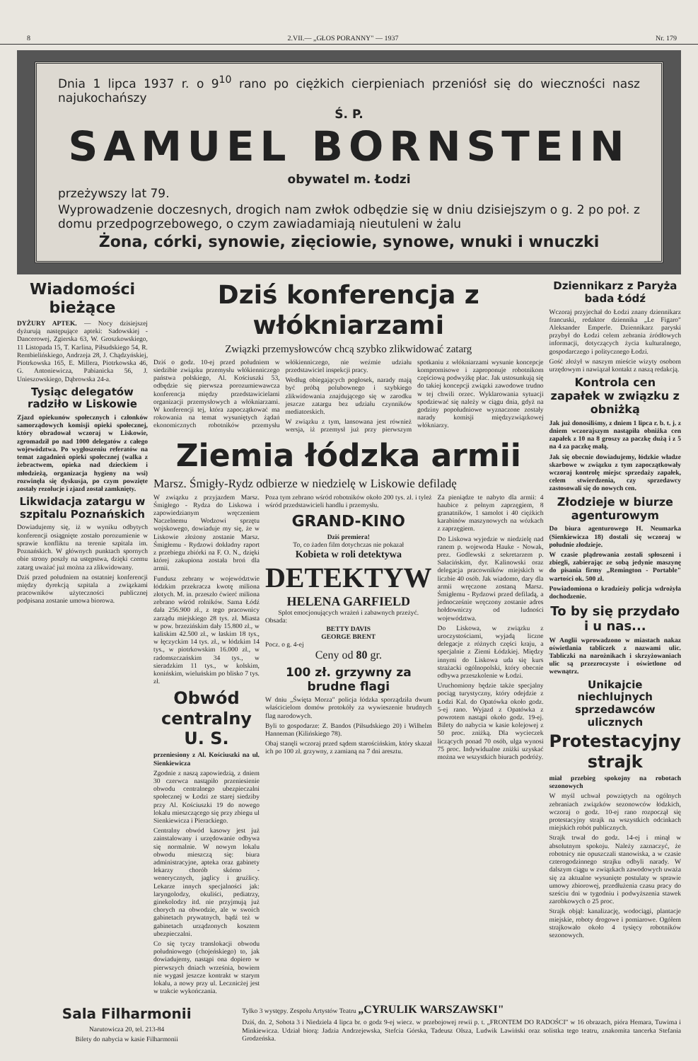8 2.VII.— „GŁOS PORANNY" — 1937 Nr. 179
Dnia 1 lipca 1937 r. o 9<sup>10</sup> rano po ciężkich cierpieniach przeniósł się do wieczności nasz najukochańszy
Ś. P.
SAMUEL BORNSTEIN
obywatel m. Łodzi
przeżywszy lat 79.
Wyprowadzenie doczesnych, drogich nam zwłok odbędzie się w dniu dzisiejszym o g. 2 po poł. z domu przedpogrzebowego, o czym zawiadamiają nieutuleni w żalu
Żona, córki, synowie, zięciowie, synowe, wnuki i wnuczki
Wiadomości bieżące
DYŻURY APTEK. — Nocy dzisiejszej dyżurują następujące apteki: Sadowskiej - Dancerowej, Zgierska 63, W. Groszkowskiego, 11 Listopada 15, T. Karlina, Piłsudskiego 54, R. Rembielińskiego, Andrzeja 28, J. Chądzyńskiej, Piotrkowska 165, E. Millera, Piotrkowska 46, G. Antoniewicza, Pabianicka 56, J. Unieszowskiego, Dąbrowska 24-a.
Tysiąc delegatów radziło w Liskowie
Zjazd opiekunów społecznych i członków samorządowych komisji opieki społecznej, który obradował wczoraj w Liskowie, zgromadził po nad 1000 delegatów z całego województwa. Po wygłoszeniu referatów na temat zagadnień opieki społecznej (walka z żebractwem, opieka nad dzieckiem i młodzieżą, organizacja hygieny na wsi) rozwinęła się dyskusja, po czym powzięte zostały rezolucje i zjazd został zamknięty.
Likwidacja zatargu w szpitalu Poznańskich
Dowiadujemy się, iż w wyniku odbytych konferencji osiągnięte zostało porozumienie w sprawie konfliktu na terenie szpitala im. Poznańskich. W głównych punktach spornych obie strony poszły na ustępstwa, dzięki czemu zatarg uważać już można za zlikwidowany.
Dziś przed południem na ostatniej konferencji między dyrekcją szpitala a związkami pracowników użyteczności publicznej podpisana zostanie umowa biorowa.
Dziś konferencja z włókniarzami
Związki przemysłowców chcą szybko zlikwidować zatarg
Dziś o godz. 10-ej przed południem w siedzibie związku przemysłu włókienniczego państwa polskiego, Al. Kościuszki 53, odbędzie się pierwsza porozumiewawcza konferencja między przedstawicielami organizacji przemysłowych a włókniarzami. W konferencji tej, która zapoczątkować ma rokowania na temat wysuniętych żądań ekonomicznych robotników przemysłu włókienniczego, nie weźmie udziału przedstawiciel inspekcji pracy.
Według obiegających pogłosek, narady mają być próbą polubownego i szybkiego zlikwidowania znajdującego się w zarodku jeszcze zatargu bez udziału czynników mediatorskich.
W związku z tym, lansowana jest również wersja, iż przemysł już przy pierwszym spotkaniu z włókniarzami wysunie koncepcje kompromisowe i zaproponuje robotnikom częściową podwyżkę płac. Jak ustosunkują się do takiej koncepcji związki zawodowe trudno w tej chwili orzec. Wyklarowania sytuacji spodziewać się należy w ciągu dnia, gdyż na godziny popołudniowe wyznaczone zostały narady komisji międzyzwiązkowej włókniarzy.
Ziemia łódzka armii
Marsz. Śmigły-Rydz odbierze w niedzielę w Liskowie defiladę
W związku z przyjazdem Marsz. Śmigłego - Rydza do Liskowa i zapowiedzianym wręczeniem Naczelnemu Wodzowi sprzętu wojskowego, dowiaduje my się, że w Liskowie złożony zostanie Marsz. Śmigłemu - Rydzowi dokładny raport z przebiegu zbiórki na F. O. N., dzięki której zakupiona została broń dla armii.
Fundusz zebrany w województwie łódzkim przekracza kwotę miliona złotych. M. in. przeszło ćwierć miliona zebrano wśród rolników. Sama Łódź dała 256.900 zł., z tego pracownicy zarządu miejskiego 28 tys. zł. Miasta w pow. brzezińskim dały 15.800 zł., w kaliskim 42.500 zł., w łaskim 18 tys., w łęczyckim 14 tys. zł., w łódzkim 14 tys., w piotrkowskim 16.000 zł., w radomszczańskim 34 tys., w sieradzkim 11 tys., w kolskim, konińskim, wieluńskim po blisko 7 tys. zł.
Obwód centralny U. S.
przeniesiony z Al. Kościuszki na ul. Sienkiewicza
Zgodnie z naszą zapowiedzią, z dniem 30 czerwca nastąpiło przeniesienie obwodu centralnego ubezpieczalni społecznej w Łodzi ze starej siedziby przy Al. Kościuszki 19 do nowego lokalu mieszczącego się przy zbiegu ul Sienkiewicza i Pierackiego.
Centralny obwód kasowy jest już zainstalowany i urzędowanie odbywa się normalnie. W nowym lokalu obwodu mieszczą się: biura administracyjne, apteka oraz gabinety lekarzy chorób skórno - wenerycznych, jaglicy i gruźlicy. Lekarze innych specjalności jak: laryngolodzy, okuliści, pediatrzy, ginekolodzy itd. nie przyjmują już chorych na obwodzie, ale w swoich gabinetach prywatnych, bądź też w gabinetach urządzonych kosztem ubezpieczalni.
Co się tyczy translokacji obwodu południowego (chojeńskiego) to, jak dowiadujemy, nastąpi ona dopiero w pierwszych dniach września, bowiem nie wygasł jeszcze kontrakt w starym lokalu, a nowy przy ul. Lecznicżej jest w trakcie wykończania.
Poza tym zebrano wśród robotników około 200 tys. zł. i tyleż wśród przedstawicieli handlu i przemysłu.
GRAND-KINO
Dziś premiera!
To, co żaden film dotychczas nie pokazał
Kobieta w roli detektywa
DETEKTYW
HELENA GARFIELD
Splot emocjonujących wrażeń i zabawnych przeżyć.
Obsada:
BETTY DAVIS
GEORGE BRENT
Pocz. o g. 4-ej
Ceny od 80 gr.
100 zł. grzywny za brudne flagi
W dniu „Święta Morza" policja łódzka sporządziła dwum właścicielom domów protokóły za wywieszenie brudnych flag narodowych.
Byli to gospodarze: Z. Bandos (Piłsudskiego 20) i Wilhelm Hanneman (Kilińskiego 78).
Obaj stanęli wczoraj przed sądem starościńskim, który skazał ich po 100 zł. grzywny, z zamianą na 7 dni aresztu.
Za pieniądze te nabyto dla armii: 4 haubice z pełnym zaprzęgiem, 8 granatników, 1 samolot i 40 ciężkich karabinów maszynowych na wózkach z zaprzęgiem.
Do Liskowa wyjedzie w niedzielę nad ranem p. wojewoda Hauke - Nowak, prez. Godlewski z sekretarzem p. Sałacińskim, dyr. Kalinowski oraz delegacja pracowników miejskich w liczbie 40 osób. Jak wiadomo, dary dla armii wręczone zostaną Marsz. Śmigłemu - Rydzowi przed defiladą, a jednocześnie wręczony zostanie adres hołdowniczy od ludności województwa.
Do Liskowa, w związku z uroczystościami, wyjadą liczne delegacje z różnych części kraju, a specjalnie z Ziemi Łódzkiej. Między innymi do Liskowa uda się kurs strażacki ogólnopolski, który obecnie odbywa przeszkolenie w Łodzi.
Uruchomiony będzie także specjalny pociąg turystyczny, który odejdzie z Łodzi Kal. do Opatówka około godz. 5-ej rano. Wyjazd z Opatówka z powrotem nastąpi około godz. 19-ej. Bilety do nabycia w kasie kolejowej z 50 proc. zniżką. Dla wycieczek liczących ponad 70 osób, ulga wynosi 75 proc. Indywidualne zniżki uzyskać można we wszystkich biurach podróży.
Dziennikarz z Paryża bada Łódź
Wczoraj przyjechał do Łodzi znany dziennikarz francuski, redaktor dziennika „Le Figaro" Aleksander Emperle. Dziennikarz paryski przybył do Łodzi celem zebrania źródłowych informacji, dotyczących życia kulturalnego, gospodarczego i politycznego Łodzi.
Gość złożył w naszym mieście wizyty osobom urzędowym i nawiązał kontakt z naszą redakcją.
Kontrola cen zapałek w związku z obniżką
Jak już donosiliśmy, z dniem 1 lipca r. b. t. j. z dniem wczorajszym nastąpiła obniżka cen zapałek z 10 na 8 groszy za paczkę dużą i z 5 na 4 za paczkę małą.
Jak się obecnie dowiadujemy, łódzkie władze skarbowe w związku z tym zapoczątkowały wczoraj kontrolę miejsc sprzedaży zapałek, celem stwierdzenia, czy sprzedawcy zastosowali się do nowych cen.
Złodzieje w biurze agenturowym
Do biura agenturowego H. Neumarka (Sienkiewicza 18) dostali się wczoraj w południe złodzieje.
W czasie plądrowania zostali spłoszeni i zbiegli, zabierając ze sobą jedynie maszynę do pisania firmy „Remington - Portable" wartości ok. 500 zł.
Powiadomiona o kradzieży policja wdrożyła dochodzenie.
To by się przydało i u nas...
W Anglii wprowadzono w miastach nakaz oświetlania tabliczek z nazwami ulic. Tabliczki na narożnikach i skrzyżowaniach ulic są przezroczyste i oświetlone od wewnątrz.
Unikajcie niechlujnych sprzedawców ulicznych
Protestacyjny strajk
miał przebieg spokojny na robotach sezonowych
W myśl uchwał powziętych na ogólnych zebraniach związków sezonowców łódzkich, wczoraj o godz. 10-ej rano rozpoczął się protestacyjny strajk na wszystkich odcinkach miejskich robót publicznych.
Strajk trwał do godz. 14-ej i minął w absolutnym spokoju. Należy zaznaczyć, że robotnicy nie opuszczali stanowiska, a w czasie czterogodzinnego strajku odbyli narady. W dalszym ciągu w związkach zawodowych uważa się za aktualne wysunięte postulaty w sprawie umowy zbiorowej, przedłużenia czasu pracy do sześciu dni w tygodniu i podwyższenia stawek zarobkowych o 25 proc.
Strajk objął: kanalizację, wodociągi, plantacje miejskie, roboty drogowe i pomiarowe. Ogółem strajkowało około 4 tysięcy robotników sezonowych.
Sala Filharmonii
Narutowicza 20, tel. 213-84
Bilety do nabycia w kasie Filharmonii
Tylko 3 występy. Zespołu Artystów Teatru „CYRULIK WARSZAWSKI"
Dziś, dn. 2, Sobota 3 i Niedziela 4 lipca br. o godz 9-ej wiecz. w przebojowej rewii p. t. „FRONTEM DO RADOŚCI" w 16 obrazach, pióra Hemara, Tuwima i Minkiewicza. Udział biorą: Jadzia Andrzejewska, Stefcia Górska, Tadeusz Olsza, Ludwik Lawiński oraz solistka tego teatru, znakomita tancerka Stefania Grodzeńska.